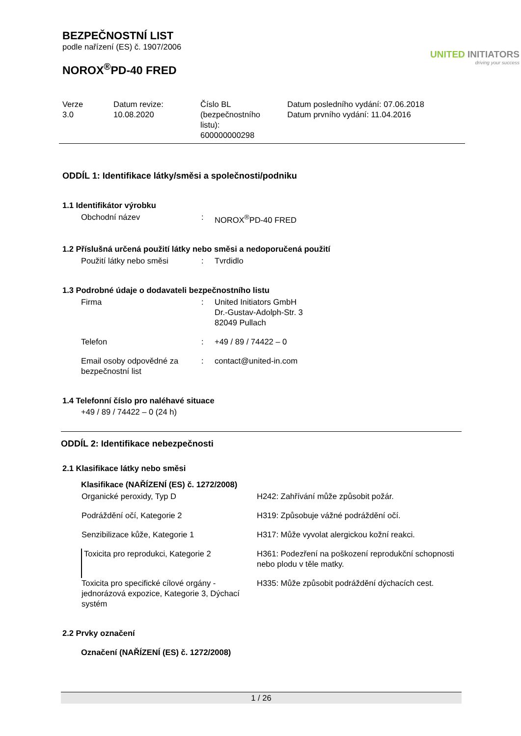BEZPEČNOSTNÍ LIST
podle nařízení (ES) č. 1907/2006
NOROX<sup>®</sup>PD-40 FRED
UNITED INITIATORS
driving your success
Verze
3.0
Datum revize:
10.08.2020
Číslo BL
(bezpečnostního
listu):
600000000298
Datum posledního vydání: 07.06.2018
Datum prvního vydání: 11.04.2016
ODDÍL 1: Identifikace látky/směsi a společnosti/podniku
1.1 Identifikátor výrobku
| Obchodní název | : | NOROX<sup>®</sup>PD-40 FRED |
1.2 Příslušná určená použití látky nebo směsi a nedoporučená použití
| Použití látky nebo směsi | : | Tvrdidlo |
1.3 Podrobné údaje o dodavateli bezpečnostního listu
| Firma | : | United Initiators GmbH Dr.-Gustav-Adolph-Str. 3 82049 Pullach |
| Telefon | : | +49 / 89 / 74422 – 0 |
| Email osoby odpovědné za bezpečnostní list | : | contact@united-in.com |
1.4 Telefonní číslo pro naléhavé situace
+49 / 89 / 74422 – 0 (24 h)
ODDÍL 2: Identifikace nebezpečnosti
2.1 Klasifikace látky nebo směsi
Klasifikace (NAŘÍZENÍ (ES) č. 1272/2008)
| Organické peroxidy, Typ D | H242: Zahřívání může způsobit požár. |
| Podráždění očí, Kategorie 2 | H319: Způsobuje vážné podráždění očí. |
| Senzibilizace kůže, Kategorie 1 | H317: Může vyvolat alergickou kožní reakci. |
| Toxicita pro reprodukci, Kategorie 2 | H361: Podezření na poškození reprodukční schopnosti nebo plodu v těle matky. |
| Toxicita pro specifické cílové orgány - jednorázová expozice, Kategorie 3, Dýchací systém | H335: Může způsobit podráždění dýchacích cest. |
2.2 Prvky označení
Označení (NAŘÍZENÍ (ES) č. 1272/2008)
1 / 26